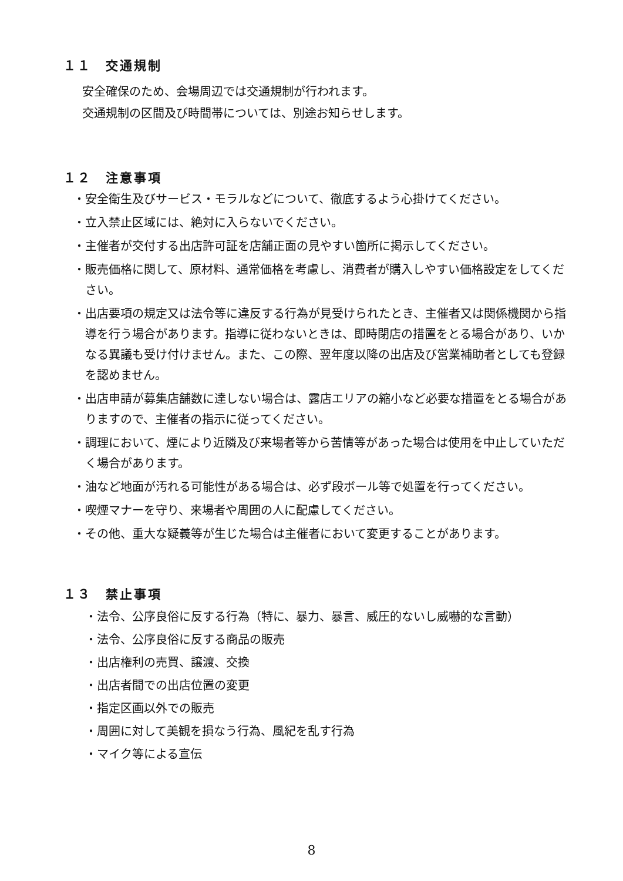１１　交通規制
安全確保のため、会場周辺では交通規制が行われます。
交通規制の区間及び時間帯については、別途お知らせします。
１２　注意事項
・安全衛生及びサービス・モラルなどについて、徹底するよう心掛けてください。
・立入禁止区域には、絶対に入らないでください。
・主催者が交付する出店許可証を店舗正面の見やすい箇所に掲示してください。
・販売価格に関して、原材料、通常価格を考慮し、消費者が購入しやすい価格設定をしてください。
・出店要項の規定又は法令等に違反する行為が見受けられたとき、主催者又は関係機関から指導を行う場合があります。指導に従わないときは、即時閉店の措置をとる場合があり、いかなる異議も受け付けません。また、この際、翌年度以降の出店及び営業補助者としても登録を認めません。
・出店申請が募集店舗数に達しない場合は、露店エリアの縮小など必要な措置をとる場合がありますので、主催者の指示に従ってください。
・調理において、煙により近隣及び来場者等から苦情等があった場合は使用を中止していただく場合があります。
・油など地面が汚れる可能性がある場合は、必ず段ボール等で処置を行ってください。
・喫煙マナーを守り、来場者や周囲の人に配慮してください。
・その他、重大な疑義等が生じた場合は主催者において変更することがあります。
１３　禁止事項
・法令、公序良俗に反する行為（特に、暴力、暴言、威圧的ないし威嚇的な言動）
・法令、公序良俗に反する商品の販売
・出店権利の売買、譲渡、交換
・出店者間での出店位置の変更
・指定区画以外での販売
・周囲に対して美観を損なう行為、風紀を乱す行為
・マイク等による宣伝
8